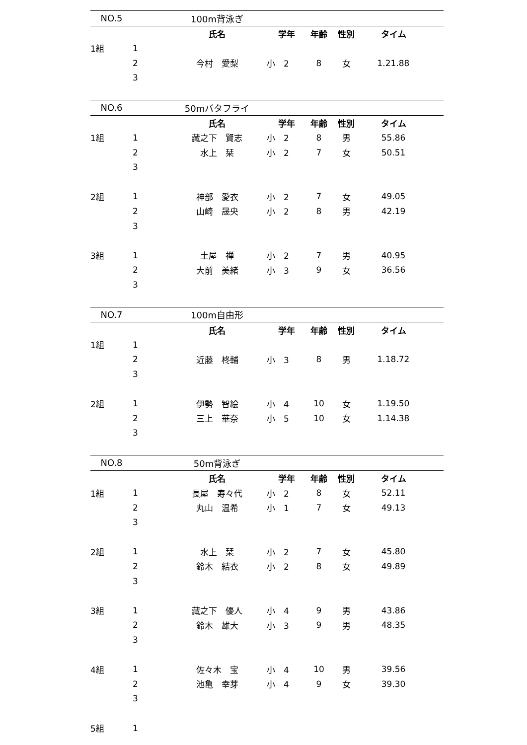| NO.5 | | 100m背泳ぎ | | | | | |
| | | 氏名 | 学年 | 年齢 | 性別 | タイム | |
| 1組 | 1 | | | | | | |
| | 2 | 今村 愛梨 | 小 2 | 8 | 女 | 1.21.88 | |
| | 3 | | | | | | |
| NO.6 | | 50mバタフライ | | | | | |
| | | 氏名 | 学年 | 年齢 | 性別 | タイム | |
| 1組 | 1 | 藏之下 賢志 | 小 2 | 8 | 男 | 55.86 | |
| | 2 | 水上 栞 | 小 2 | 7 | 女 | 50.51 | |
| | 3 | | | | | | |
| 2組 | 1 | 神部 愛衣 | 小 2 | 7 | 女 | 49.05 | |
| | 2 | 山崎 晟央 | 小 2 | 8 | 男 | 42.19 | |
| | 3 | | | | | | |
| 3組 | 1 | 土屋 禅 | 小 2 | 7 | 男 | 40.95 | |
| | 2 | 大前 美緒 | 小 3 | 9 | 女 | 36.56 | |
| | 3 | | | | | | |
| NO.7 | | 100m自由形 | | | | | |
| | | 氏名 | 学年 | 年齢 | 性別 | タイム | |
| 1組 | 1 | | | | | | |
| | 2 | 近藤 柊輔 | 小 3 | 8 | 男 | 1.18.72 | |
| | 3 | | | | | | |
| 2組 | 1 | 伊勢 智絵 | 小 4 | 10 | 女 | 1.19.50 | |
| | 2 | 三上 華奈 | 小 5 | 10 | 女 | 1.14.38 | |
| | 3 | | | | | | |
| NO.8 | | 50m背泳ぎ | | | | | |
| | | 氏名 | 学年 | 年齢 | 性別 | タイム | |
| 1組 | 1 | 長屋 寿々代 | 小 2 | 8 | 女 | 52.11 | |
| | 2 | 丸山 温希 | 小 1 | 7 | 女 | 49.13 | |
| | 3 | | | | | | |
| 2組 | 1 | 水上 栞 | 小 2 | 7 | 女 | 45.80 | |
| | 2 | 鈴木 結衣 | 小 2 | 8 | 女 | 49.89 | |
| | 3 | | | | | | |
| 3組 | 1 | 藏之下 優人 | 小 4 | 9 | 男 | 43.86 | |
| | 2 | 鈴木 雄大 | 小 3 | 9 | 男 | 48.35 | |
| | 3 | | | | | | |
| 4組 | 1 | 佐々木 宝 | 小 4 | 10 | 男 | 39.56 | |
| | 2 | 池亀 幸芽 | 小 4 | 9 | 女 | 39.30 | |
| | 3 | | | | | | |
| 5組 | 1 | | | | | | |